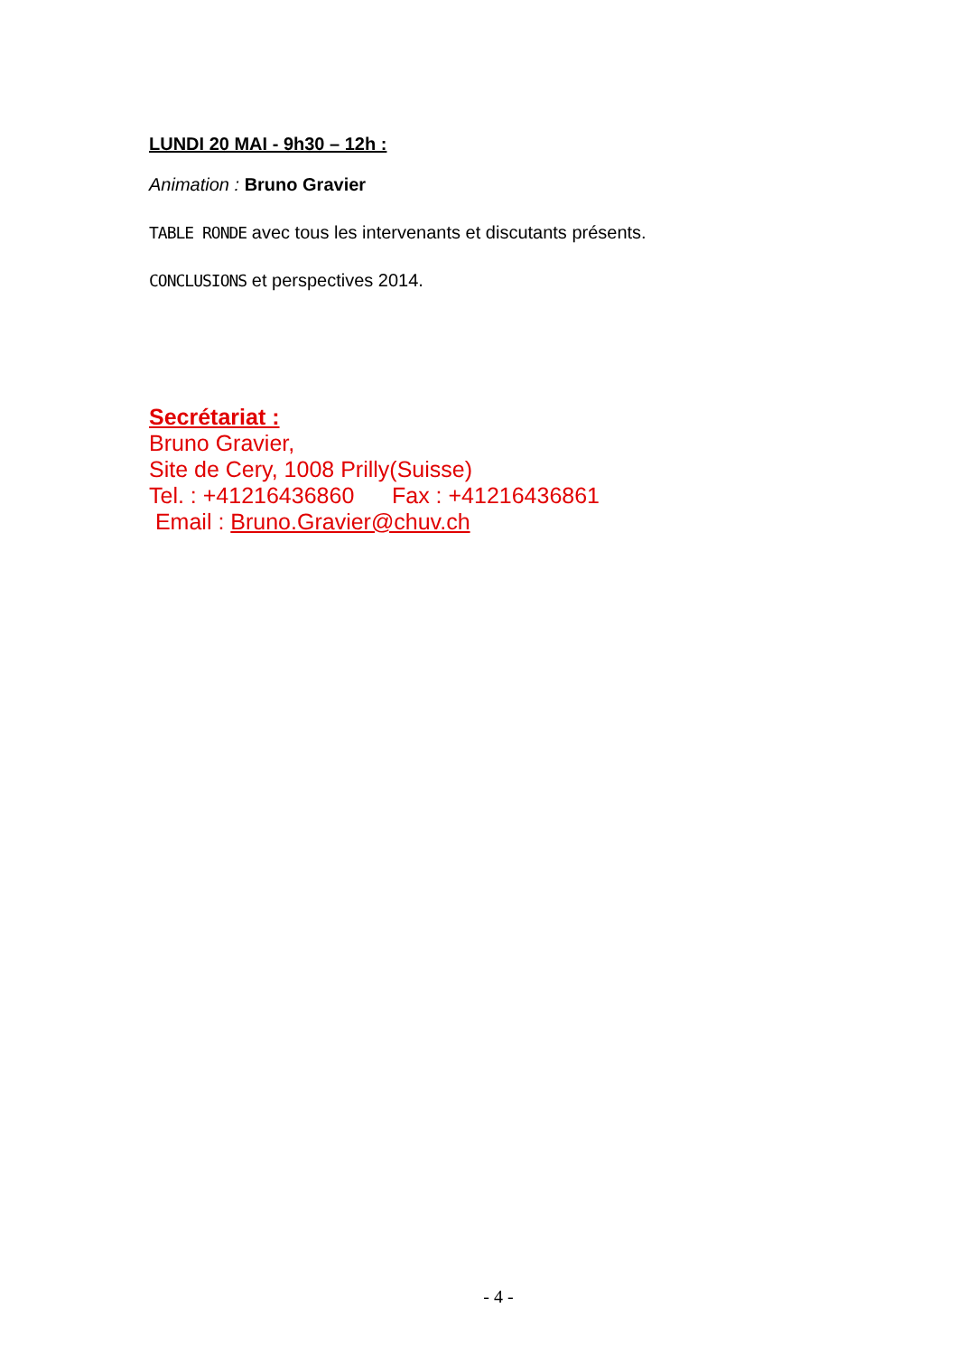LUNDI 20 MAI - 9h30 – 12h :
Animation : Bruno Gravier
TABLE RONDE avec tous les intervenants et discutants présents.
CONCLUSIONS et perspectives 2014.
Secrétariat :
Bruno Gravier,
Site de Cery, 1008 Prilly(Suisse)
Tel. : +41216436860 Fax : +41216436861
Email : Bruno.Gravier@chuv.ch
- 4 -